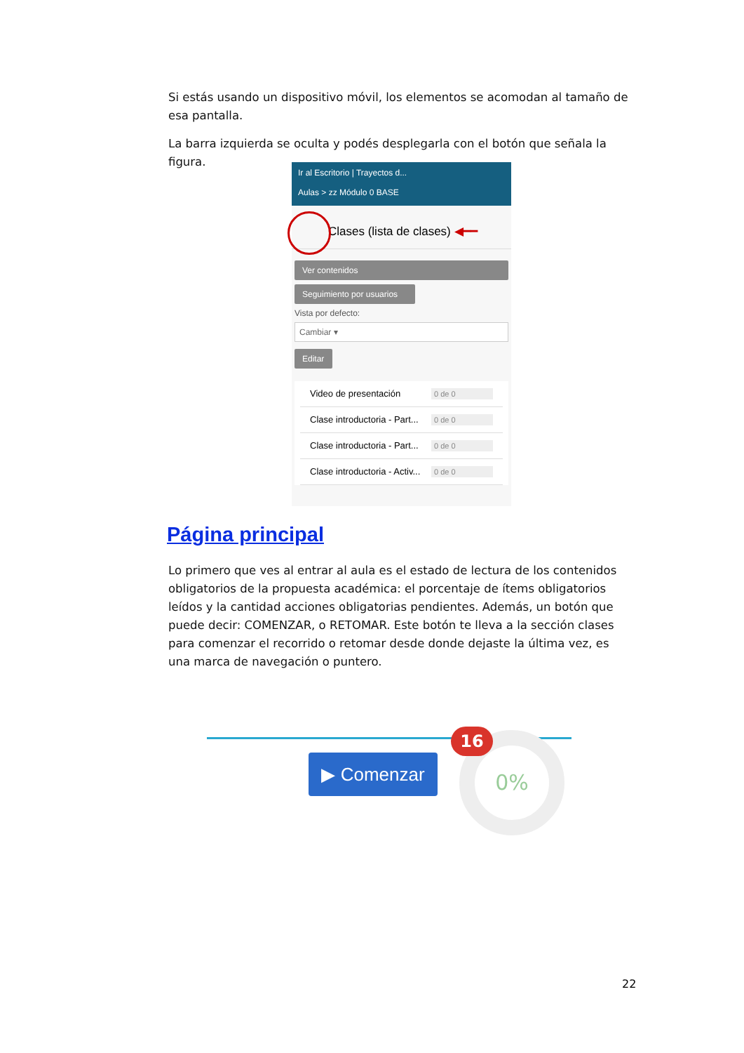Si estás usando un dispositivo móvil, los elementos se acomodan al tamaño de esa pantalla.
La barra izquierda se oculta y podés desplegarla con el botón que señala la figura.
Ir al Escritorio | Trayectos d...
Aulas > zz Módulo 0 BASE
Clases (lista de clases) ◀━━
Ver contenidos
Seguimiento por usuarios
Vista por defecto:
Cambiar ▾
Editar
Video de presentación 0 de 0
Clase introductoria - Part... 0 de 0
Clase introductoria - Part... 0 de 0
Clase introductoria - Activ... 0 de 0
Página principal
Lo primero que ves al entrar al aula es el estado de lectura de los contenidos obligatorios de la propuesta académica: el porcentaje de ítems obligatorios leídos y la cantidad acciones obligatorias pendientes. Además, un botón que puede decir: COMENZAR, o RETOMAR. Este botón te lleva a la sección clases para comenzar el recorrido o retomar desde donde dejaste la última vez, es una marca de navegación o puntero.
▶ Comenzar
0%
16
22